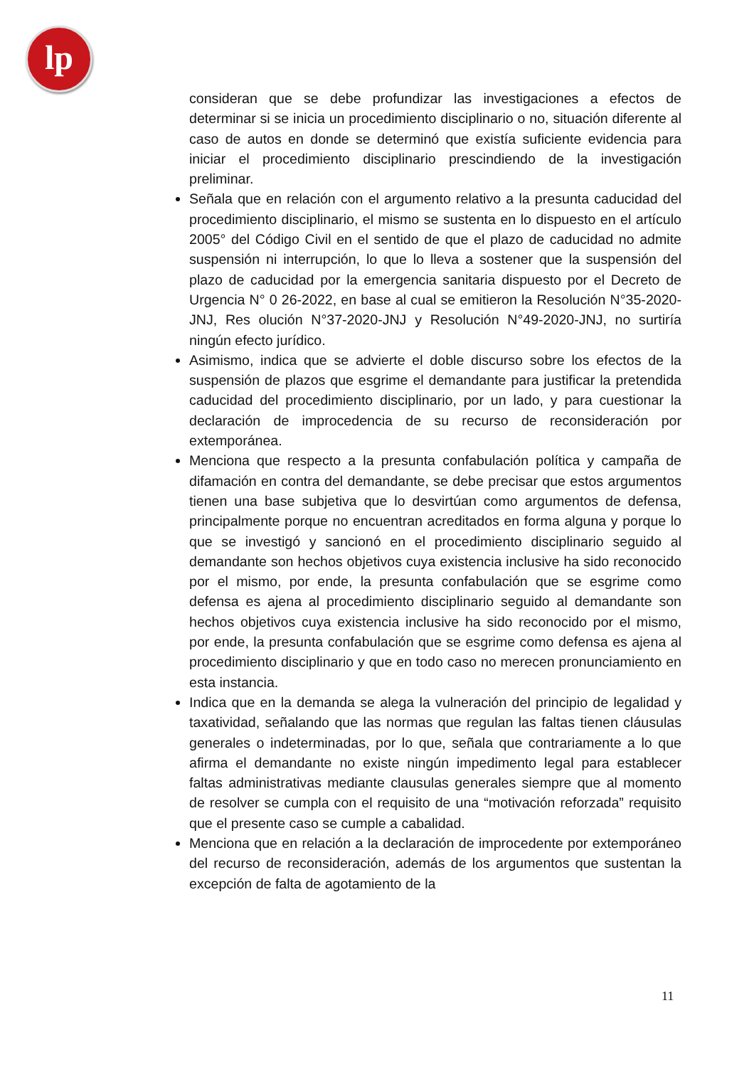lp
consideran que se debe profundizar las investigaciones a efectos de determinar si se inicia un procedimiento disciplinario o no, situación diferente al caso de autos en donde se determinó que existía suficiente evidencia para iniciar el procedimiento disciplinario prescindiendo de la investigación preliminar.
Señala que en relación con el argumento relativo a la presunta caducidad del procedimiento disciplinario, el mismo se sustenta en lo dispuesto en el artículo 2005° del Código Civil en el sentido de que el plazo de caducidad no admite suspensión ni interrupción, lo que lo lleva a sostener que la suspensión del plazo de caducidad por la emergencia sanitaria dispuesto por el Decreto de Urgencia N° 0 26-2022, en base al cual se emitieron la Resolución N°35-2020-JNJ, Res olución N°37-2020-JNJ y Resolución N°49-2020-JNJ, no surtiría ningún efecto jurídico.
Asimismo, indica que se advierte el doble discurso sobre los efectos de la suspensión de plazos que esgrime el demandante para justificar la pretendida caducidad del procedimiento disciplinario, por un lado, y para cuestionar la declaración de improcedencia de su recurso de reconsideración por extemporánea.
Menciona que respecto a la presunta confabulación política y campaña de difamación en contra del demandante, se debe precisar que estos argumentos tienen una base subjetiva que lo desvirtúan como argumentos de defensa, principalmente porque no encuentran acreditados en forma alguna y porque lo que se investigó y sancionó en el procedimiento disciplinario seguido al demandante son hechos objetivos cuya existencia inclusive ha sido reconocido por el mismo, por ende, la presunta confabulación que se esgrime como defensa es ajena al procedimiento disciplinario seguido al demandante son hechos objetivos cuya existencia inclusive ha sido reconocido por el mismo, por ende, la presunta confabulación que se esgrime como defensa es ajena al procedimiento disciplinario y que en todo caso no merecen pronunciamiento en esta instancia.
Indica que en la demanda se alega la vulneración del principio de legalidad y taxatividad, señalando que las normas que regulan las faltas tienen cláusulas generales o indeterminadas, por lo que, señala que contrariamente a lo que afirma el demandante no existe ningún impedimento legal para establecer faltas administrativas mediante clausulas generales siempre que al momento de resolver se cumpla con el requisito de una “motivación reforzada” requisito que el presente caso se cumple a cabalidad.
Menciona que en relación a la declaración de improcedente por extemporáneo del recurso de reconsideración, además de los argumentos que sustentan la excepción de falta de agotamiento de la
11